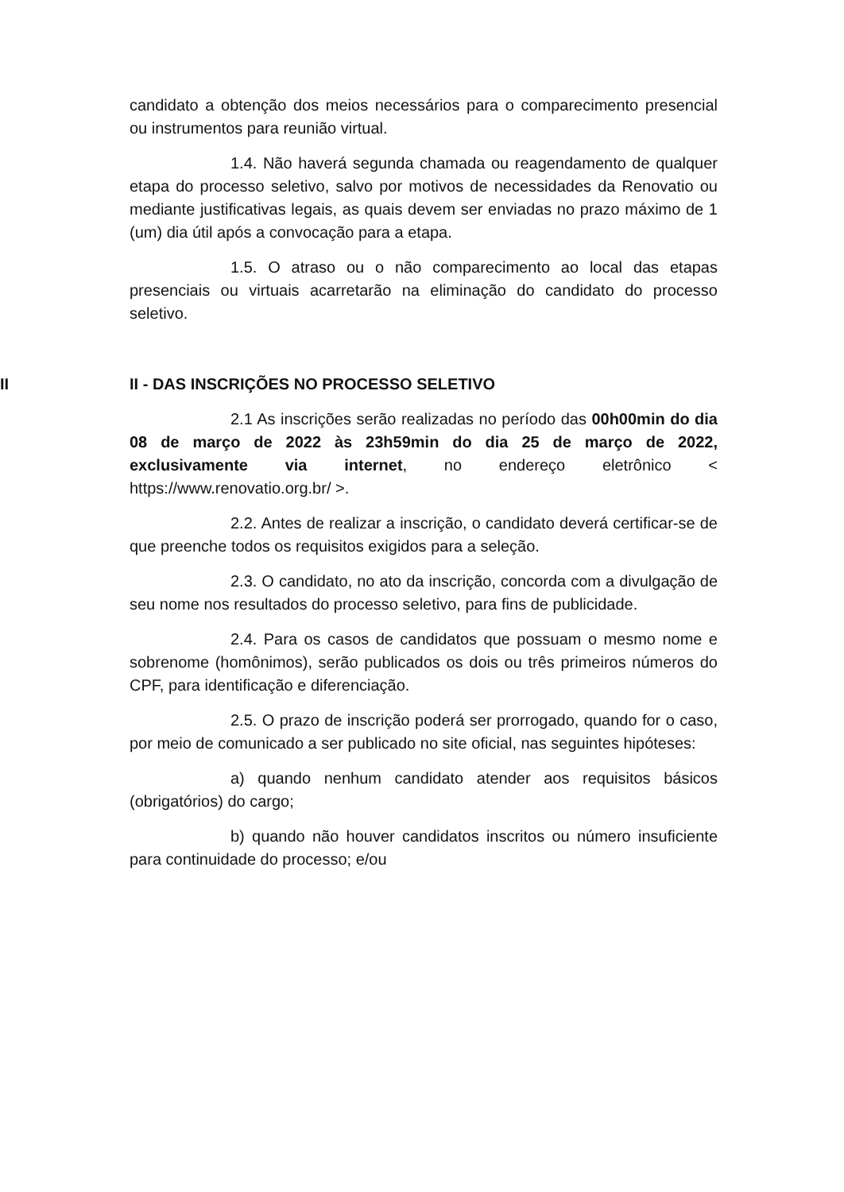candidato a obtenção dos meios necessários para o comparecimento presencial ou instrumentos para reunião virtual.
1.4. Não haverá segunda chamada ou reagendamento de qualquer etapa do processo seletivo, salvo por motivos de necessidades da Renovatio ou mediante justificativas legais, as quais devem ser enviadas no prazo máximo de 1 (um) dia útil após a convocação para a etapa.
1.5. O atraso ou o não comparecimento ao local das etapas presenciais ou virtuais acarretarão na eliminação do candidato do processo seletivo.
II II - DAS INSCRIÇÕES NO PROCESSO SELETIVO
2.1 As inscrições serão realizadas no período das 00h00min do dia 08 de março de 2022 às 23h59min do dia 25 de março de 2022, exclusivamente via internet, no endereço eletrônico < https://www.renovatio.org.br/ >.
2.2. Antes de realizar a inscrição, o candidato deverá certificar-se de que preenche todos os requisitos exigidos para a seleção.
2.3. O candidato, no ato da inscrição, concorda com a divulgação de seu nome nos resultados do processo seletivo, para fins de publicidade.
2.4. Para os casos de candidatos que possuam o mesmo nome e sobrenome (homônimos), serão publicados os dois ou três primeiros números do CPF, para identificação e diferenciação.
2.5. O prazo de inscrição poderá ser prorrogado, quando for o caso, por meio de comunicado a ser publicado no site oficial, nas seguintes hipóteses:
a) quando nenhum candidato atender aos requisitos básicos (obrigatórios) do cargo;
b) quando não houver candidatos inscritos ou número insuficiente para continuidade do processo; e/ou